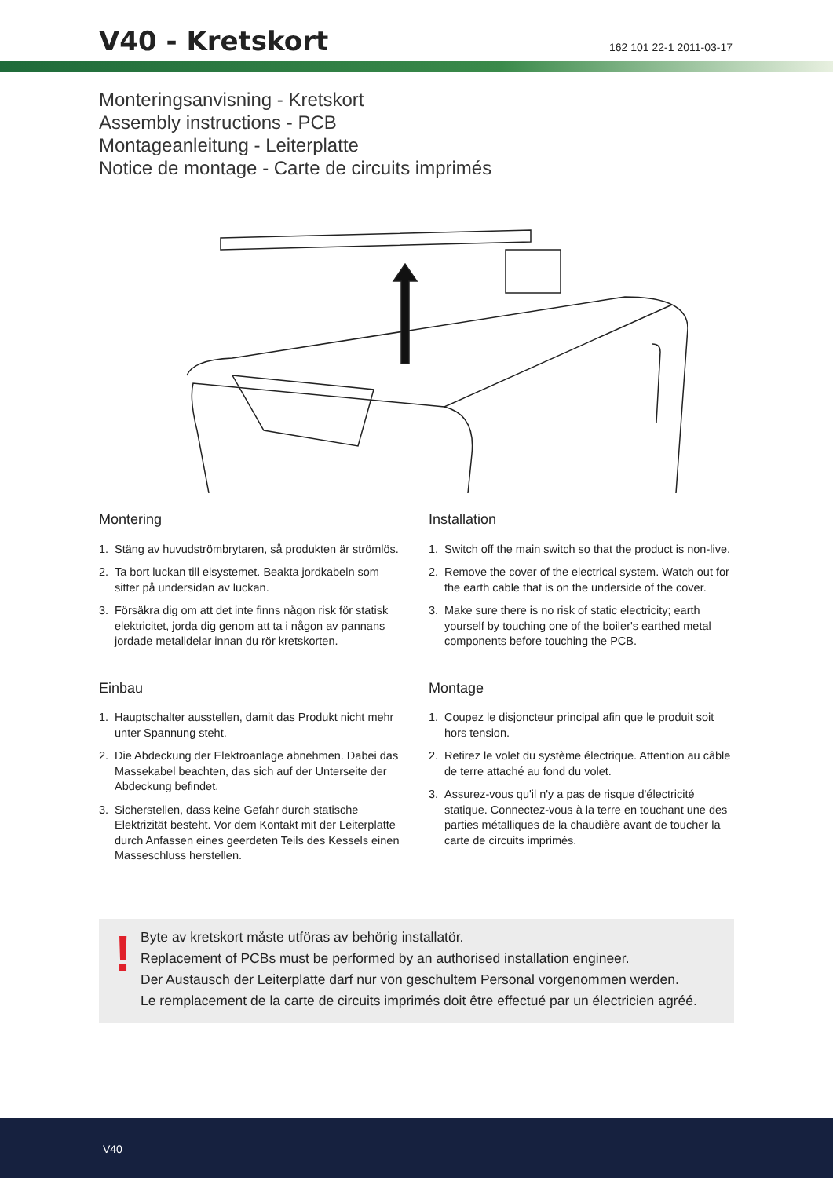V40 - Kretskort
162 101 22-1 2011-03-17
Monteringsanvisning - Kretskort
Assembly instructions - PCB
Montageanleitung - Leiterplatte
Notice de montage - Carte de circuits imprimés
Montering
1. Stäng av huvudströmbrytaren, så produkten är strömlös.
2. Ta bort luckan till elsystemet. Beakta jordkabeln som sitter på undersidan av luckan.
3. Försäkra dig om att det inte finns någon risk för statisk elektricitet, jorda dig genom att ta i någon av pannans jordade metalldelar innan du rör kretskorten.
Einbau
1. Hauptschalter ausstellen, damit das Produkt nicht mehr unter Spannung steht.
2. Die Abdeckung der Elektroanlage abnehmen. Dabei das Massekabel beachten, das sich auf der Unterseite der Abdeckung befindet.
3. Sicherstellen, dass keine Gefahr durch statische Elektrizität besteht. Vor dem Kontakt mit der Leiterplatte durch Anfassen eines geerdeten Teils des Kessels einen Masseschluss herstellen.
Installation
1. Switch off the main switch so that the product is non-live.
2. Remove the cover of the electrical system. Watch out for the earth cable that is on the underside of the cover.
3. Make sure there is no risk of static electricity; earth yourself by touching one of the boiler's earthed metal components before touching the PCB.
Montage
1. Coupez le disjoncteur principal afin que le produit soit hors tension.
2. Retirez le volet du système électrique. Attention au câble de terre attaché au fond du volet.
3. Assurez-vous qu'il n'y a pas de risque d'électricité statique. Connectez-vous à la terre en touchant une des parties métalliques de la chaudière avant de toucher la carte de circuits imprimés.
!
Byte av kretskort måste utföras av behörig installatör.
Replacement of PCBs must be performed by an authorised installation engineer.
Der Austausch der Leiterplatte darf nur von geschultem Personal vorgenommen werden.
Le remplacement de la carte de circuits imprimés doit être effectué par un électricien agréé.
V40